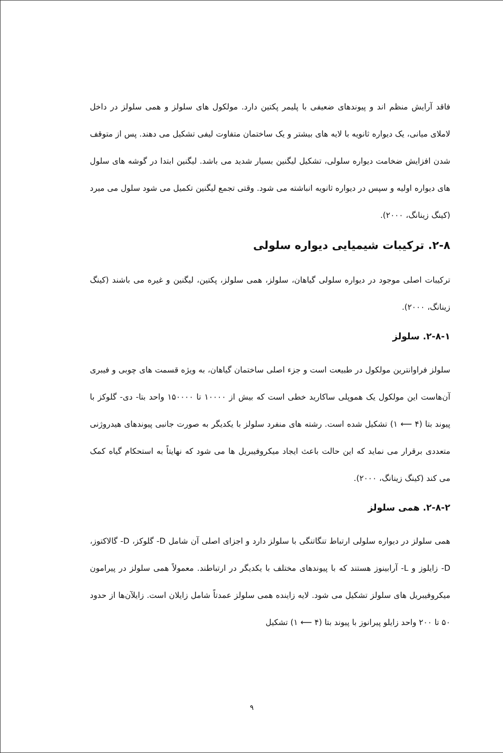فاقد آرایش منظم اند و پیوندهای ضعیفی با پلیمر پکتین دارد. مولکول های سلولز و همی سلولز در داخل لاملای میانی، یک دیواره ثانویه با لایه های بیشتر و یک ساختمان متفاوت لیفی تشکیل می دهند. پس از متوقف شدن افزایش ضخامت دیواره سلولی، تشکیل لیگنین بسیار شدید می باشد. لیگنین ابتدا در گوشه های سلول های دیواره اولیه و سپس در دیواره ثانویه انباشته می شود. وقتی تجمع لیگنین تکمیل می شود سلول می میرد (کینگ زینانگ، ۲۰۰۰).
۲-۸. ترکیبات شیمیایی دیواره سلولی
ترکیبات اصلی موجود در دیواره سلولی گیاهان، سلولز، همی سلولز، پکتین، لیگنین و غیره می باشند (کینگ زینانگ، ۲۰۰۰).
۲-۸-۱. سلولز
سلولز فراوانترین مولکول در طبیعت است و جزء اصلی ساختمان گیاهان، به ویژه قسمت های چوبی و فیبری آن‌هاست این مولکول یک هموپلی ساکارید خطی است که بیش از ۱۰۰۰۰ تا ۱۵۰۰۰۰ واحد بتا- دی- گلوکز با پیوند بتا (۴ ⟵ ۱) تشکیل شده است. رشته های منفرد سلولز با یکدیگر به صورت جانبی پیوندهای هیدروژنی متعددی برقرار می نماید که این حالت باعث ایجاد میکروفیبریل ها می شود که نهایتاً به استحکام گیاه کمک می کند (کینگ زینانگ، ۲۰۰۰).
۲-۸-۲. همی سلولز
همی سلولز در دیواره سلولی ارتباط تنگاتنگی با سلولز دارد و اجزای اصلی آن شامل D- گلوکز، D- گالاکتوز، D- زایلوز و L- آرابینوز هستند که با پیوندهای مختلف با یکدیگر در ارتباطند. معمولاً همی سلولز در پیرامون میکروفیبریل های سلولز تشکیل می شود. لایه زاینده همی سلولز عمدتاً شامل زایلان است. زایلآن‌ها از حدود ۵۰ تا ۲۰۰ واحد زایلو پیرانوز با پیوند بتا (۴ ⟵ ۱) تشکیل
۹